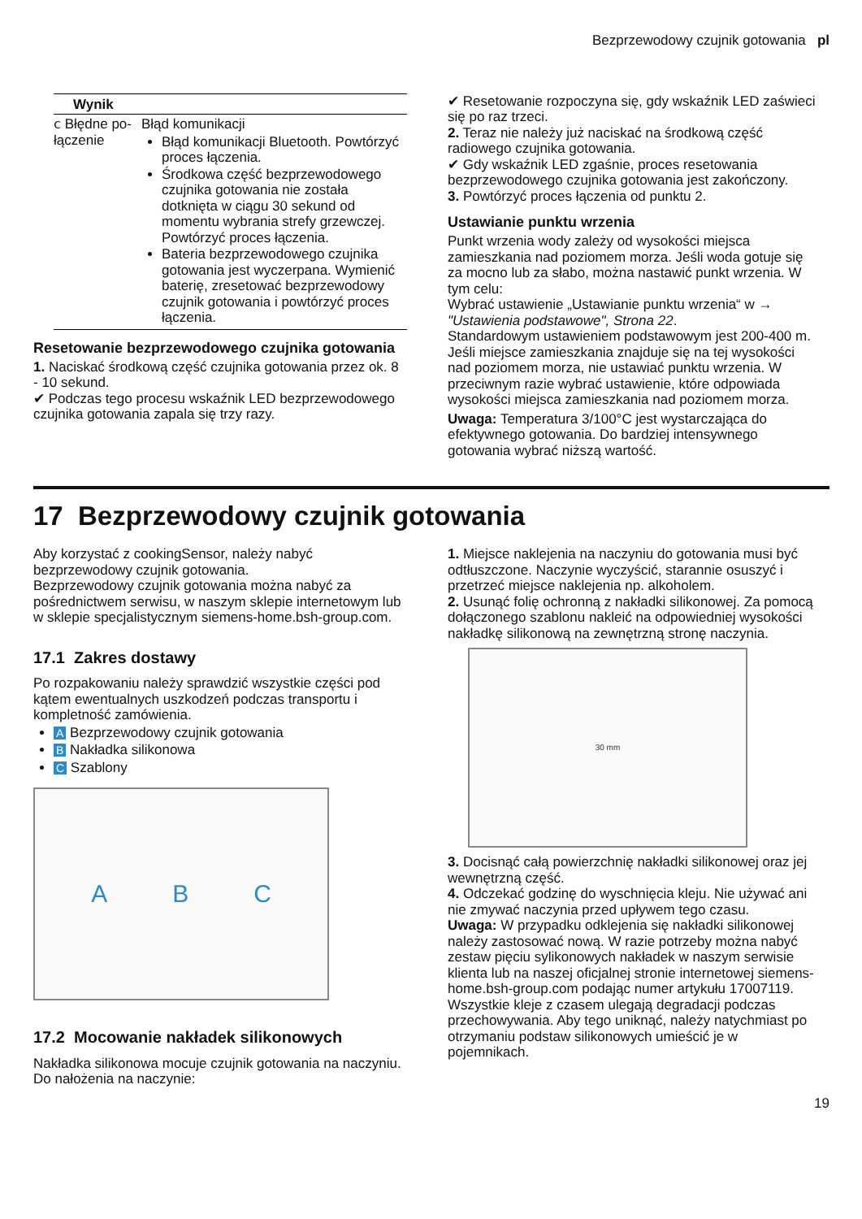Bezprzewodowy czujnik gotowania pl
| Wynik | |
| --- | --- |
| ⅽ Błędne po-łączenie | Błąd komunikacji Błąd komunikacji Bluetooth. Powtórzyć proces łączenia. Środkowa część bezprzewodowego czujnika gotowania nie została dotknięta w ciągu 30 sekund od momentu wybrania strefy grzewczej. Powtórzyć proces łączenia. Bateria bezprzewodowego czujnika gotowania jest wyczerpana. Wymienić baterię, zresetować bezprzewodowy czujnik gotowania i powtórzyć proces łączenia. |
Resetowanie bezprzewodowego czujnika gotowania
1. Naciskać środkową część czujnika gotowania przez ok. 8 - 10 sekund.
✔ Podczas tego procesu wskaźnik LED bezprzewodowego czujnika gotowania zapala się trzy razy.
✔ Resetowanie rozpoczyna się, gdy wskaźnik LED zaświeci się po raz trzeci.
2. Teraz nie należy już naciskać na środkową część radiowego czujnika gotowania.
✔ Gdy wskaźnik LED zgaśnie, proces resetowania bezprzewodowego czujnika gotowania jest zakończony.
3. Powtórzyć proces łączenia od punktu 2.
Ustawianie punktu wrzenia
Punkt wrzenia wody zależy od wysokości miejsca zamieszkania nad poziomem morza. Jeśli woda gotuje się za mocno lub za słabo, można nastawić punkt wrzenia. W tym celu:
Wybrać ustawienie „Ustawianie punktu wrzenia“ w → "Ustawienia podstawowe", Strona 22.
Standardowym ustawieniem podstawowym jest 200-400 m. Jeśli miejsce zamieszkania znajduje się na tej wysokości nad poziomem morza, nie ustawiać punktu wrzenia. W przeciwnym razie wybrać ustawienie, które odpowiada wysokości miejsca zamieszkania nad poziomem morza.
Uwaga: Temperatura 3/100°C jest wystarczająca do efektywnego gotowania. Do bardziej intensywnego gotowania wybrać niższą wartość.
17 Bezprzewodowy czujnik gotowania
Aby korzystać z cookingSensor, należy nabyć bezprzewodowy czujnik gotowania.
Bezprzewodowy czujnik gotowania można nabyć za pośrednictwem serwisu, w naszym sklepie internetowym lub w sklepie specjalistycznym siemens-home.bsh-group.com.
17.1 Zakres dostawy
Po rozpakowaniu należy sprawdzić wszystkie części pod kątem ewentualnych uszkodzeń podczas transportu i kompletność zamówienia.
A Bezprzewodowy czujnik gotowania
B Nakładka silikonowa
C Szablony
A B C
17.2 Mocowanie nakładek silikonowych
Nakładka silikonowa mocuje czujnik gotowania na naczyniu. Do nałożenia na naczynie:
1. Miejsce naklejenia na naczyniu do gotowania musi być odtłuszczone. Naczynie wyczyścić, starannie osuszyć i przetrzeć miejsce naklejenia np. alkoholem.
2. Usunąć folię ochronną z nakładki silikonowej. Za pomocą dołączonego szablonu nakleić na odpowiedniej wysokości nakładkę silikonową na zewnętrzną stronę naczynia.
30 mm
3. Docisnąć całą powierzchnię nakładki silikonowej oraz jej wewnętrzną część.
4. Odczekać godzinę do wyschnięcia kleju. Nie używać ani nie zmywać naczynia przed upływem tego czasu.
Uwaga: W przypadku odklejenia się nakładki silikonowej należy zastosować nową. W razie potrzeby można nabyć zestaw pięciu sylikonowych nakładek w naszym serwisie klienta lub na naszej oficjalnej stronie internetowej siemens-home.bsh-group.com podając numer artykułu 17007119.
Wszystkie kleje z czasem ulegają degradacji podczas przechowywania. Aby tego uniknąć, należy natychmiast po otrzymaniu podstaw silikonowych umieścić je w pojemnikach.
19